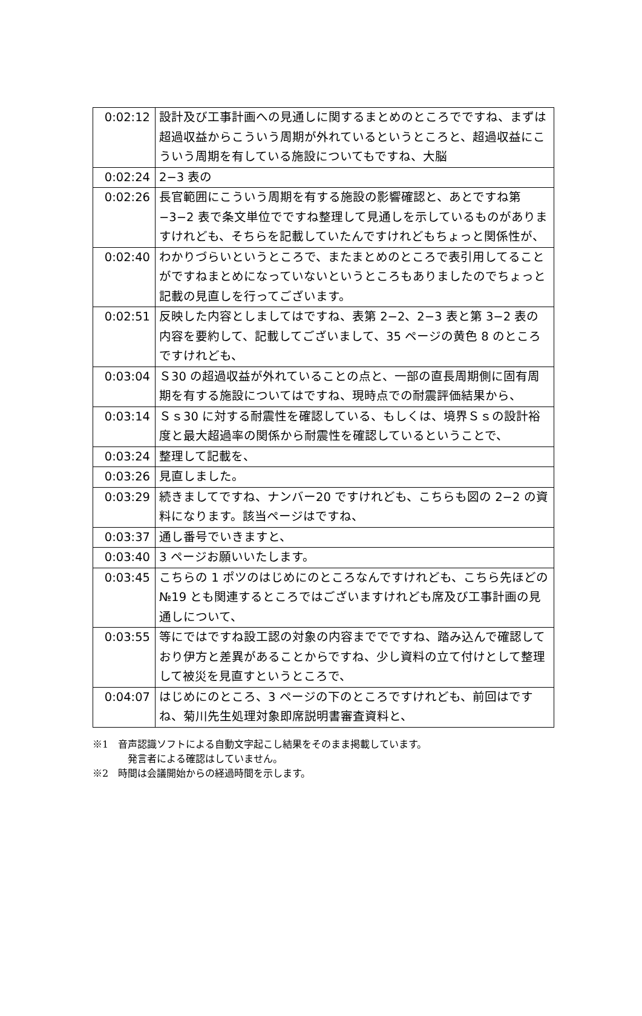| 0:02:12 | 設計及び工事計画への見通しに関するまとめのところでですね、まずは超過収益からこういう周期が外れているというところと、超過収益にこういう周期を有している施設についてもですね、大脳 |
| 0:02:24 | 2−3 表の |
| 0:02:26 | 長官範囲にこういう周期を有する施設の影響確認と、あとですね第−3−2 表で条文単位でですね整理して見通しを示しているものがありますけれども、そちらを記載していたんですけれどもちょっと関係性が、 |
| 0:02:40 | わかりづらいというところで、またまとめのところで表引用してることがですねまとめになっていないというところもありましたのでちょっと記載の見直しを行ってございます。 |
| 0:02:51 | 反映した内容としましてはですね、表第 2−2、2−3 表と第 3−2 表の内容を要約して、記載してございまして、35 ページの黄色 8 のところですけれども、 |
| 0:03:04 | Ｓ30 の超過収益が外れていることの点と、一部の直長周期側に固有周期を有する施設についてはですね、現時点での耐震評価結果から、 |
| 0:03:14 | Ｓｓ30 に対する耐震性を確認している、もしくは、境界Ｓｓの設計裕度と最大超過率の関係から耐震性を確認しているということで、 |
| 0:03:24 | 整理して記載を、 |
| 0:03:26 | 見直しました。 |
| 0:03:29 | 続きましてですね、ナンバー20 ですけれども、こちらも図の 2−2 の資料になります。該当ページはですね、 |
| 0:03:37 | 通し番号でいきますと、 |
| 0:03:40 | 3 ページお願いいたします。 |
| 0:03:45 | こちらの 1 ポツのはじめにのところなんですけれども、こちら先ほどの№19 とも関連するところではございますけれども席及び工事計画の見通しについて、 |
| 0:03:55 | 等にではですね設工認の対象の内容まででですね、踏み込んで確認しており伊方と差異があることからですね、少し資料の立て付けとして整理して被災を見直すというところで、 |
| 0:04:07 | はじめにのところ、3 ページの下のところですけれども、前回はですね、菊川先生処理対象即席説明書審査資料と、 |
※1　音声認識ソフトによる自動文字起こし結果をそのまま掲載しています。
発言者による確認はしていません。
※2　時間は会議開始からの経過時間を示します。